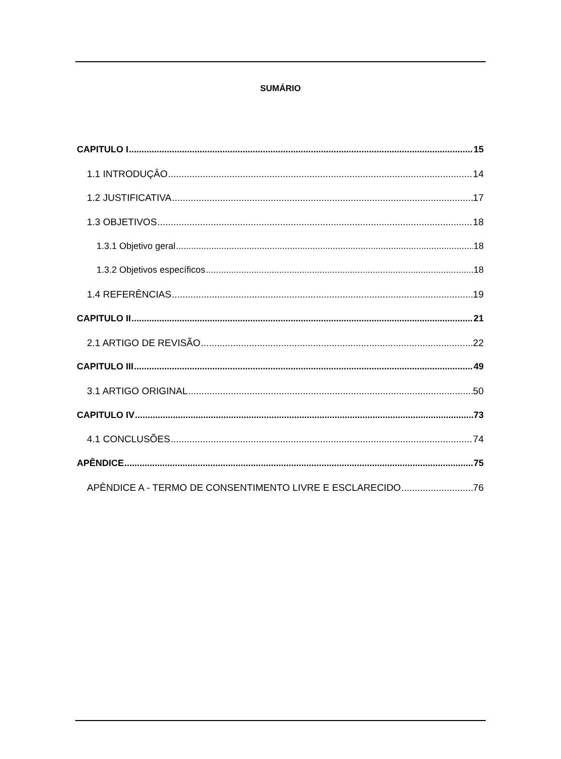SUMÁRIO
CAPITULO I 15
1.1 INTRODUÇÂO 14
1.2 JUSTIFICATIVA 17
1.3 OBJETIVOS 18
1.3.1 Objetivo geral 18
1.3.2 Objetivos específicos 18
1.4 REFERÊNCIAS 19
CAPITULO II 21
2.1 ARTIGO DE REVISÃO 22
CAPITULO III 49
3.1 ARTIGO ORIGINAL 50
CAPITULO IV 73
4.1 CONCLUSÕES 74
APÊNDICE 75
APÊNDICE A - TERMO DE CONSENTIMENTO LIVRE E ESCLARECIDO 76